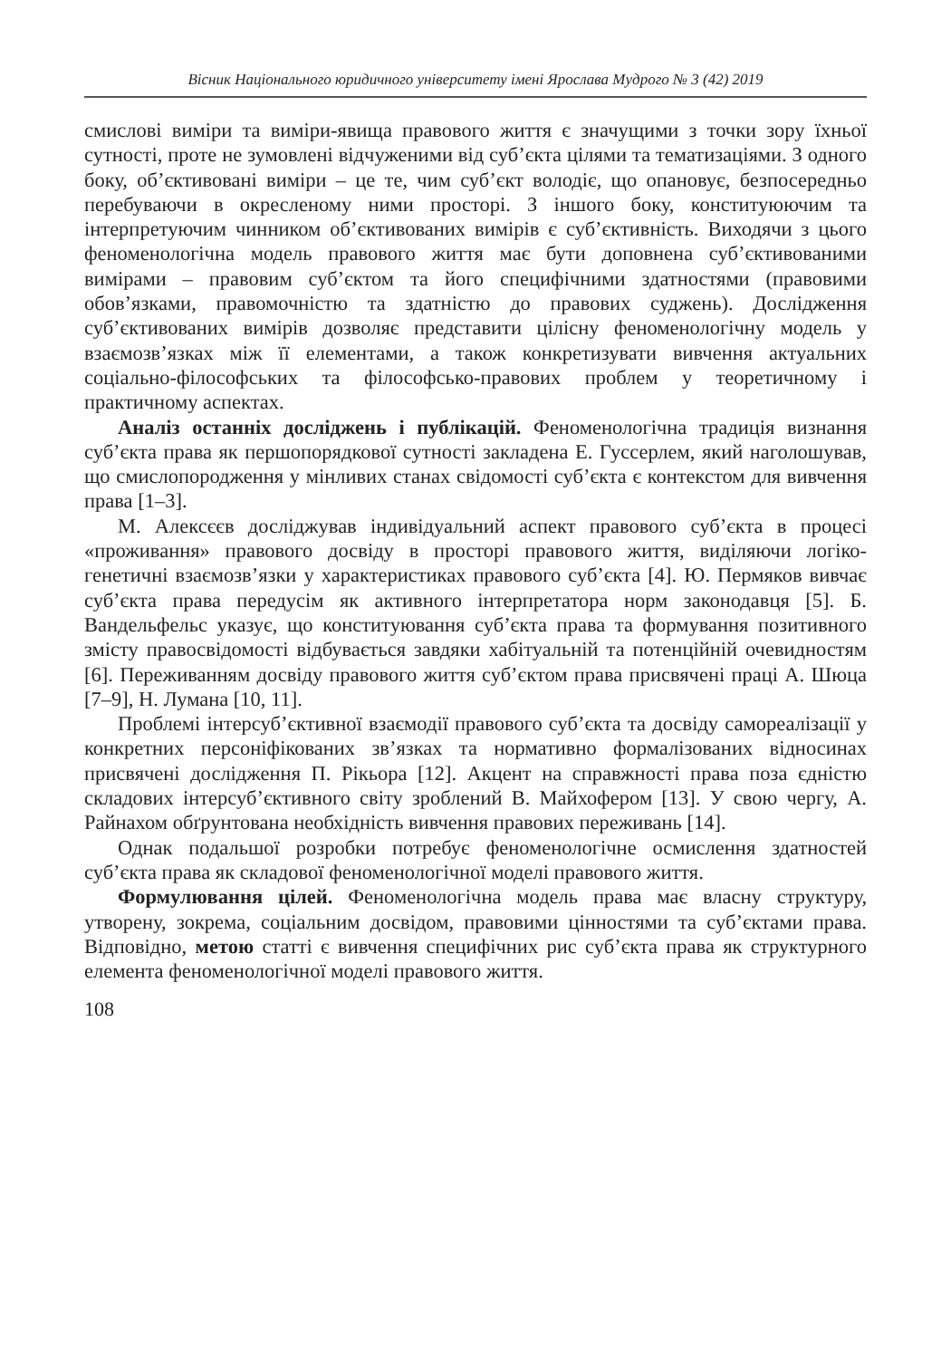Вісник Національного юридичного університету імені Ярослава Мудрого № 3 (42) 2019
смислові виміри та виміри-явища правового життя є значущими з точки зору їхньої сутності, проте не зумовлені відчуженими від суб’єкта цілями та тематизаціями. З одного боку, об’єктивовані виміри – це те, чим суб’єкт володіє, що опановує, безпосередньо перебуваючи в окресленому ними просторі. З іншого боку, конституюючим та інтерпретуючим чинником об’єктивованих вимірів є суб’єктивність. Виходячи з цього феноменологічна модель правового життя має бути доповнена суб’єктивованими вимірами – правовим суб’єктом та його специфічними здатностями (правовими обов’язками, правомочністю та здатністю до правових суджень). Дослідження суб’єктивованих вимірів дозволяє представити цілісну феноменологічну модель у взаємозв’язках між її елементами, а також конкретизувати вивчення актуальних соціально-філософських та філософсько-правових проблем у теоретичному і практичному аспектах.
Аналіз останніх досліджень і публікацій. Феноменологічна традиція визнання суб’єкта права як першопорядкової сутності закладена Е. Гуссерлем, який наголошував, що смислопородження у мінливих станах свідомості суб’єкта є контекстом для вивчення права [1–3].
М. Алексєєв досліджував індивідуальний аспект правового суб’єкта в процесі «проживання» правового досвіду в просторі правового життя, виділяючи логіко-генетичні взаємозв’язки у характеристиках правового суб’єкта [4]. Ю. Пермяков вивчає суб’єкта права передусім як активного інтерпретатора норм законодавця [5]. Б. Вандельфельс указує, що конституювання суб’єкта права та формування позитивного змісту правосвідомості відбувається завдяки хабітуальній та потенційній очевидностям [6]. Переживанням досвіду правового життя суб’єктом права присвячені праці А. Шюца [7–9], Н. Лумана [10, 11].
Проблемі інтерсуб’єктивної взаємодії правового суб’єкта та досвіду самореалізації у конкретних персоніфікованих зв’язках та нормативно формалізованих відносинах присвячені дослідження П. Рікьора [12]. Акцент на справжності права поза єдністю складових інтерсуб’єктивного світу зроблений В. Майхофером [13]. У свою чергу, А. Райнахом обґрунтована необхідність вивчення правових переживань [14].
Однак подальшої розробки потребує феноменологічне осмислення здатностей суб’єкта права як складової феноменологічної моделі правового життя.
Формулювання цілей. Феноменологічна модель права має власну структуру, утворену, зокрема, соціальним досвідом, правовими цінностями та суб’єктами права. Відповідно, метою статті є вивчення специфічних рис суб’єкта права як структурного елемента феноменологічної моделі правового життя.
108